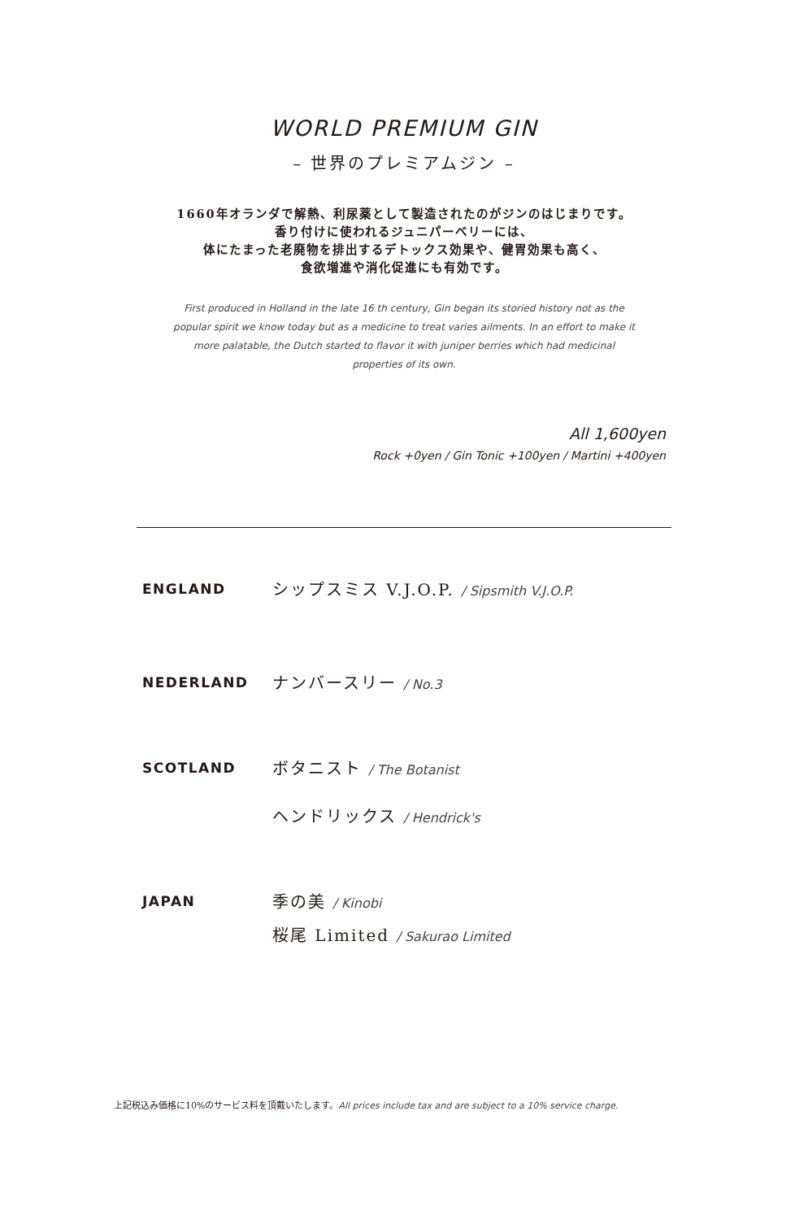WORLD PREMIUM GIN
– 世界のプレミアムジン –
1660年オランダで解熱、利尿薬として製造されたのがジンのはじまりです。
香り付けに使われるジュニパーベリーには、
体にたまった老廃物を排出するデトックス効果や、健胃効果も高く、
食欲増進や消化促進にも有効です。
First produced in Holland in the late 16 th century, Gin began its storied history not as the popular spirit we know today but as a medicine to treat varies ailments. In an effort to make it more palatable, the Dutch started to flavor it with juniper berries which had medicinal properties of its own.
All 1,600yen
Rock +0yen / Gin Tonic +100yen / Martini +400yen
ENGLAND
シップスミス V.J.O.P. / Sipsmith V.J.O.P.
NEDERLAND
ナンバースリー / No.3
SCOTLAND
ボタニスト / The Botanist
ヘンドリックス / Hendrick's
JAPAN
季の美 / Kinobi
桜尾 Limited / Sakurao Limited
上記税込み価格に10%のサービス料を頂戴いたします。All prices include tax and are subject to a 10% service charge.